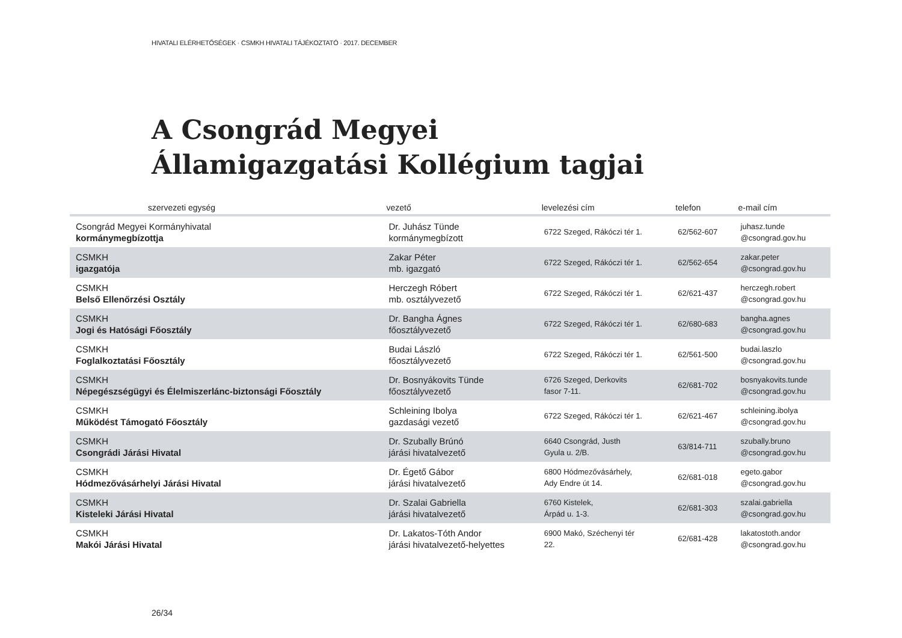HIVATALI ELÉRHETŐSÉGEK · CSMKH HIVATALI TÁJÉKOZTATÓ · 2017. DECEMBER
A Csongrád Megyei
Államigazgatási Kollégium tagjai
| szervezeti egység | vezető | levelezési cím | telefon | e-mail cím |
| --- | --- | --- | --- | --- |
| Csongrád Megyei Kormányhivatal kormánymegbízottja | Dr. Juhász Tünde kormánymegbízott | 6722 Szeged, Rákóczi tér 1. | 62/562-607 | juhasz.tunde @csongrad.gov.hu |
| CSMKH igazgatója | Zakar Péter mb. igazgató | 6722 Szeged, Rákóczi tér 1. | 62/562-654 | zakar.peter @csongrad.gov.hu |
| CSMKH Belső Ellenőrzési Osztály | Herczegh Róbert mb. osztályvezető | 6722 Szeged, Rákóczi tér 1. | 62/621-437 | herczegh.robert @csongrad.gov.hu |
| CSMKH Jogi és Hatósági Főosztály | Dr. Bangha Ágnes főosztályvezető | 6722 Szeged, Rákóczi tér 1. | 62/680-683 | bangha.agnes @csongrad.gov.hu |
| CSMKH Foglalkoztatási Főosztály | Budai László főosztályvezető | 6722 Szeged, Rákóczi tér 1. | 62/561-500 | budai.laszlo @csongrad.gov.hu |
| CSMKH Népegészségügyi és Élelmiszerlánc-biztonsági Főosztály | Dr. Bosnyákovits Tünde főosztályvezető | 6726 Szeged, Derkovits fasor 7-11. | 62/681-702 | bosnyakovits.tunde @csongrad.gov.hu |
| CSMKH Működést Támogató Főosztály | Schleining Ibolya gazdasági vezető | 6722 Szeged, Rákóczi tér 1. | 62/621-467 | schleining.ibolya @csongrad.gov.hu |
| CSMKH Csongrádi Járási Hivatal | Dr. Szubally Brúnó járási hivatalvezető | 6640 Csongrád, Justh Gyula u. 2/B. | 63/814-711 | szubally.bruno @csongrad.gov.hu |
| CSMKH Hódmezővásárhelyi Járási Hivatal | Dr. Égető Gábor járási hivatalvezető | 6800 Hódmezővásárhely, Ady Endre út 14. | 62/681-018 | egeto.gabor @csongrad.gov.hu |
| CSMKH Kisteleki Járási Hivatal | Dr. Szalai Gabriella járási hivatalvezető | 6760 Kistelek, Árpád u. 1-3. | 62/681-303 | szalai.gabriella @csongrad.gov.hu |
| CSMKH Makói Járási Hivatal | Dr. Lakatos-Tóth Andor járási hivatalvezető-helyettes | 6900 Makó, Széchenyi tér 22. | 62/681-428 | lakatostoth.andor @csongrad.gov.hu |
26/34